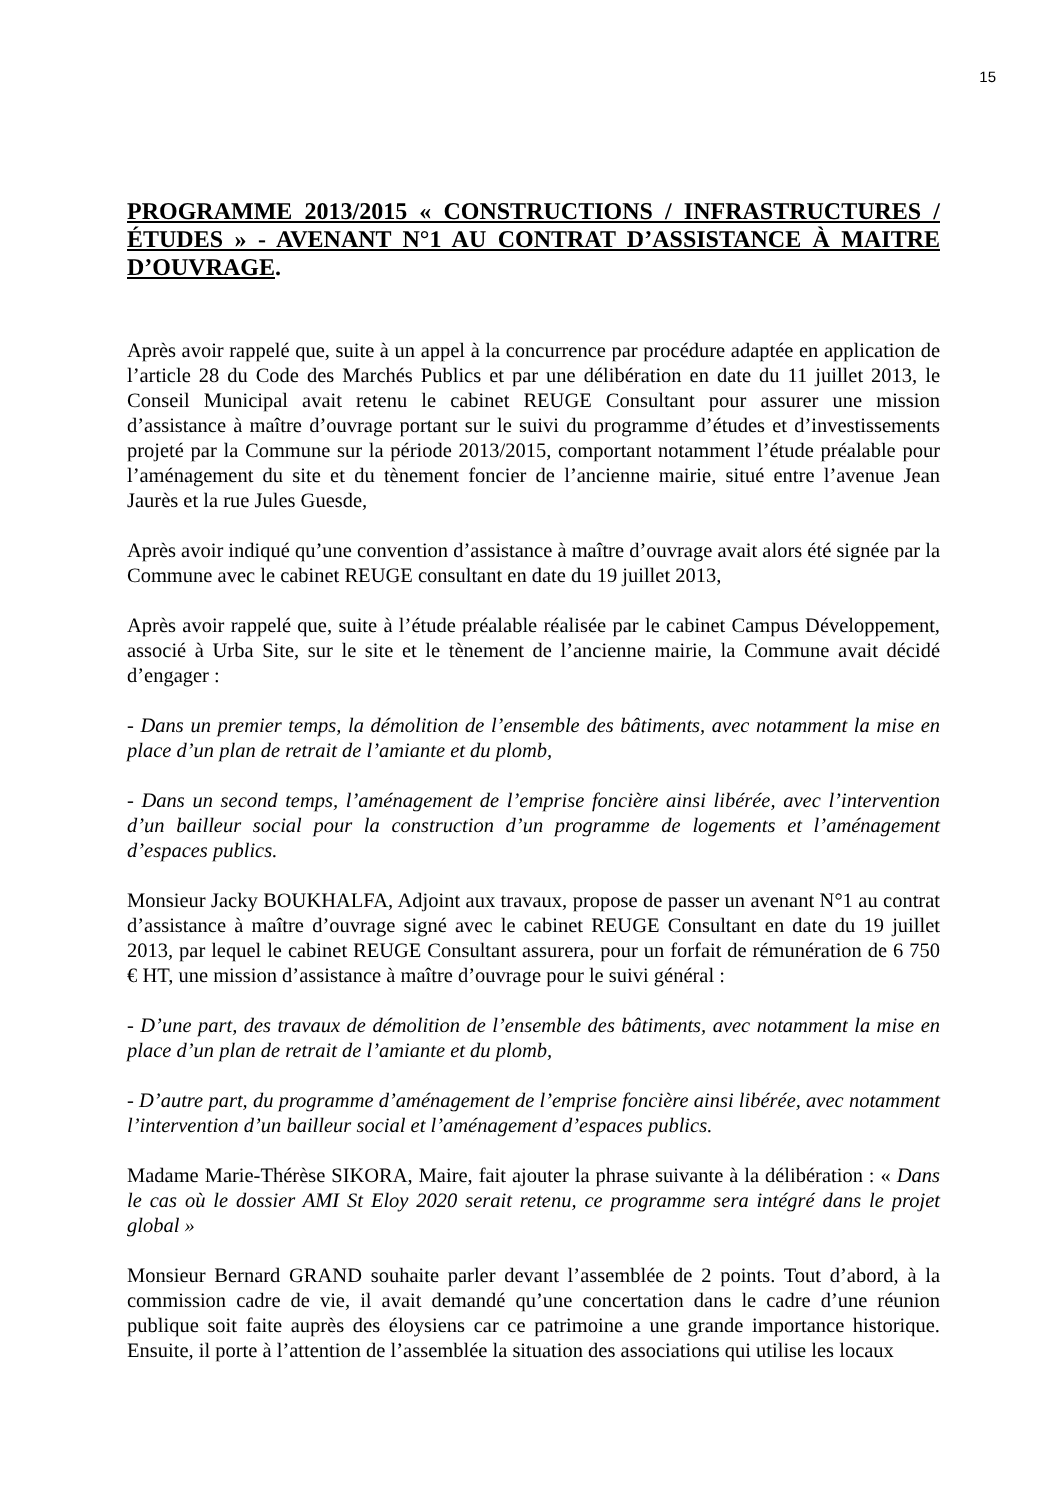15
PROGRAMME 2013/2015 « CONSTRUCTIONS / INFRASTRUCTURES / ÉTUDES » - AVENANT N°1 AU CONTRAT D’ASSISTANCE À MAITRE D’OUVRAGE.
Après avoir rappelé que, suite à un appel à la concurrence par procédure adaptée en application de l’article 28 du Code des Marchés Publics et par une délibération en date du 11 juillet 2013, le Conseil Municipal avait retenu le cabinet REUGE Consultant pour assurer une mission d’assistance à maître d’ouvrage portant sur le suivi du programme d’études et d’investissements projeté par la Commune sur la période 2013/2015, comportant notamment l’étude préalable pour l’aménagement du site et du tènement foncier de l’ancienne mairie, situé entre l’avenue Jean Jaurès et la rue Jules Guesde,
Après avoir indiqué qu’une convention d’assistance à maître d’ouvrage avait alors été signée par la Commune avec le cabinet REUGE consultant en date du 19 juillet 2013,
Après avoir rappelé que, suite à l’étude préalable réalisée par le cabinet Campus Développement, associé à Urba Site, sur le site et le tènement de l’ancienne mairie, la Commune avait décidé d’engager :
- Dans un premier temps, la démolition de l’ensemble des bâtiments, avec notamment la mise en place d’un plan de retrait de l’amiante et du plomb,
- Dans un second temps, l’aménagement de l’emprise foncière ainsi libérée, avec l’intervention d’un bailleur social pour la construction d’un programme de logements et l’aménagement d’espaces publics.
Monsieur Jacky BOUKHALFA, Adjoint aux travaux, propose de passer un avenant N°1 au contrat d’assistance à maître d’ouvrage signé avec le cabinet REUGE Consultant en date du 19 juillet 2013, par lequel le cabinet REUGE Consultant assurera, pour un forfait de rémunération de 6 750 € HT, une mission d’assistance à maître d’ouvrage pour le suivi général :
- D’une part, des travaux de démolition de l’ensemble des bâtiments, avec notamment la mise en place d’un plan de retrait de l’amiante et du plomb,
- D’autre part, du programme d’aménagement de l’emprise foncière ainsi libérée, avec notamment l’intervention d’un bailleur social et l’aménagement d’espaces publics.
Madame Marie-Thérèse SIKORA, Maire, fait ajouter la phrase suivante à la délibération : « Dans le cas où le dossier AMI St Eloy 2020 serait retenu, ce programme sera intégré dans le projet global »
Monsieur Bernard GRAND souhaite parler devant l’assemblée de 2 points. Tout d’abord, à la commission cadre de vie, il avait demandé qu’une concertation dans le cadre d’une réunion publique soit faite auprès des éloysiens car ce patrimoine a une grande importance historique. Ensuite, il porte à l’attention de l’assemblée la situation des associations qui utilise les locaux